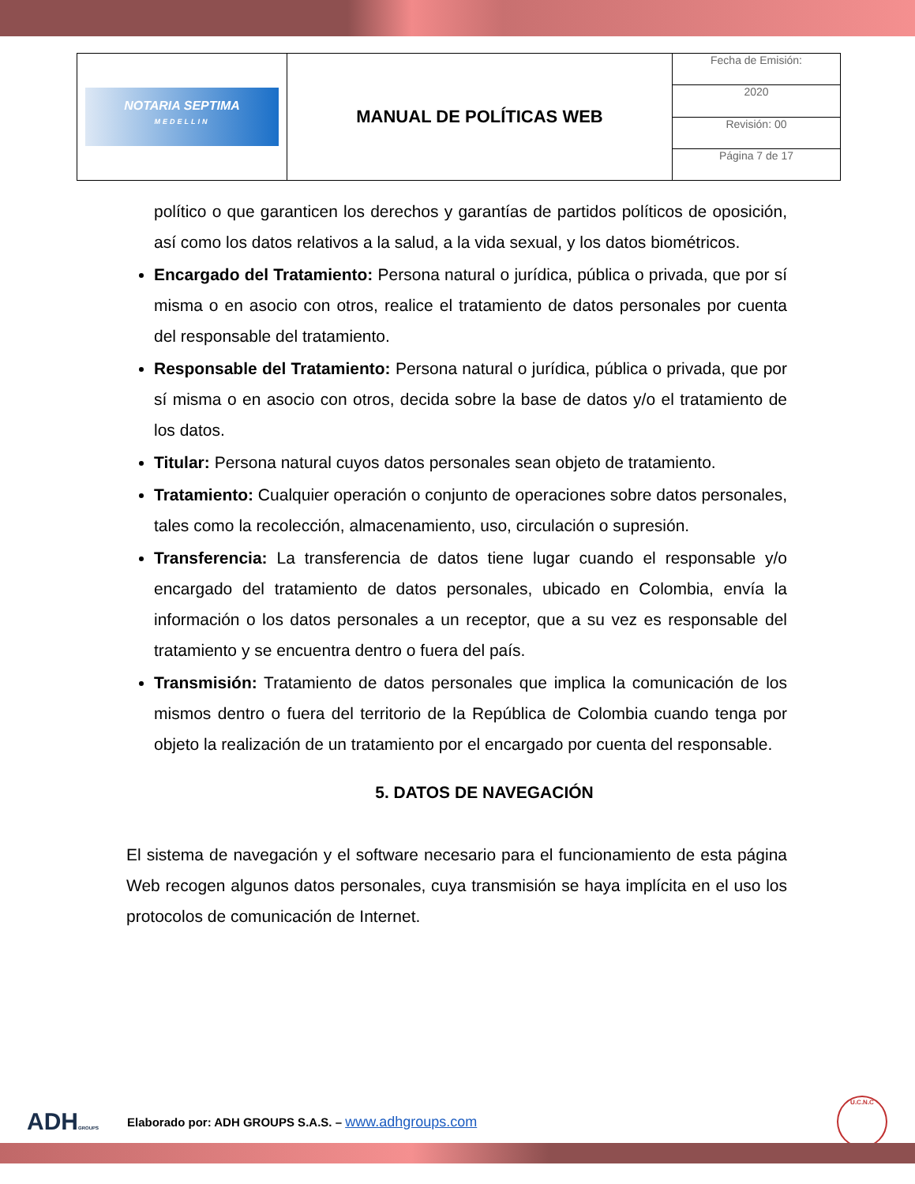| NOTARIA SEPTIMA MEDELLIN | MANUAL DE POLÍTICAS WEB | Fecha de Emisión: |
| | | 2020 |
| | | Revisión: 00 |
| | | Página 7 de 17 |
político o que garanticen los derechos y garantías de partidos políticos de oposición, así como los datos relativos a la salud, a la vida sexual, y los datos biométricos.
Encargado del Tratamiento: Persona natural o jurídica, pública o privada, que por sí misma o en asocio con otros, realice el tratamiento de datos personales por cuenta del responsable del tratamiento.
Responsable del Tratamiento: Persona natural o jurídica, pública o privada, que por sí misma o en asocio con otros, decida sobre la base de datos y/o el tratamiento de los datos.
Titular: Persona natural cuyos datos personales sean objeto de tratamiento.
Tratamiento: Cualquier operación o conjunto de operaciones sobre datos personales, tales como la recolección, almacenamiento, uso, circulación o supresión.
Transferencia: La transferencia de datos tiene lugar cuando el responsable y/o encargado del tratamiento de datos personales, ubicado en Colombia, envía la información o los datos personales a un receptor, que a su vez es responsable del tratamiento y se encuentra dentro o fuera del país.
Transmisión: Tratamiento de datos personales que implica la comunicación de los mismos dentro o fuera del territorio de la República de Colombia cuando tenga por objeto la realización de un tratamiento por el encargado por cuenta del responsable.
5. DATOS DE NAVEGACIÓN
El sistema de navegación y el software necesario para el funcionamiento de esta página Web recogen algunos datos personales, cuya transmisión se haya implícita en el uso los protocolos de comunicación de Internet.
ADHGROUPS
Elaborado por: ADH GROUPS S.A.S. – www.adhgroups.com
U.C.N.C